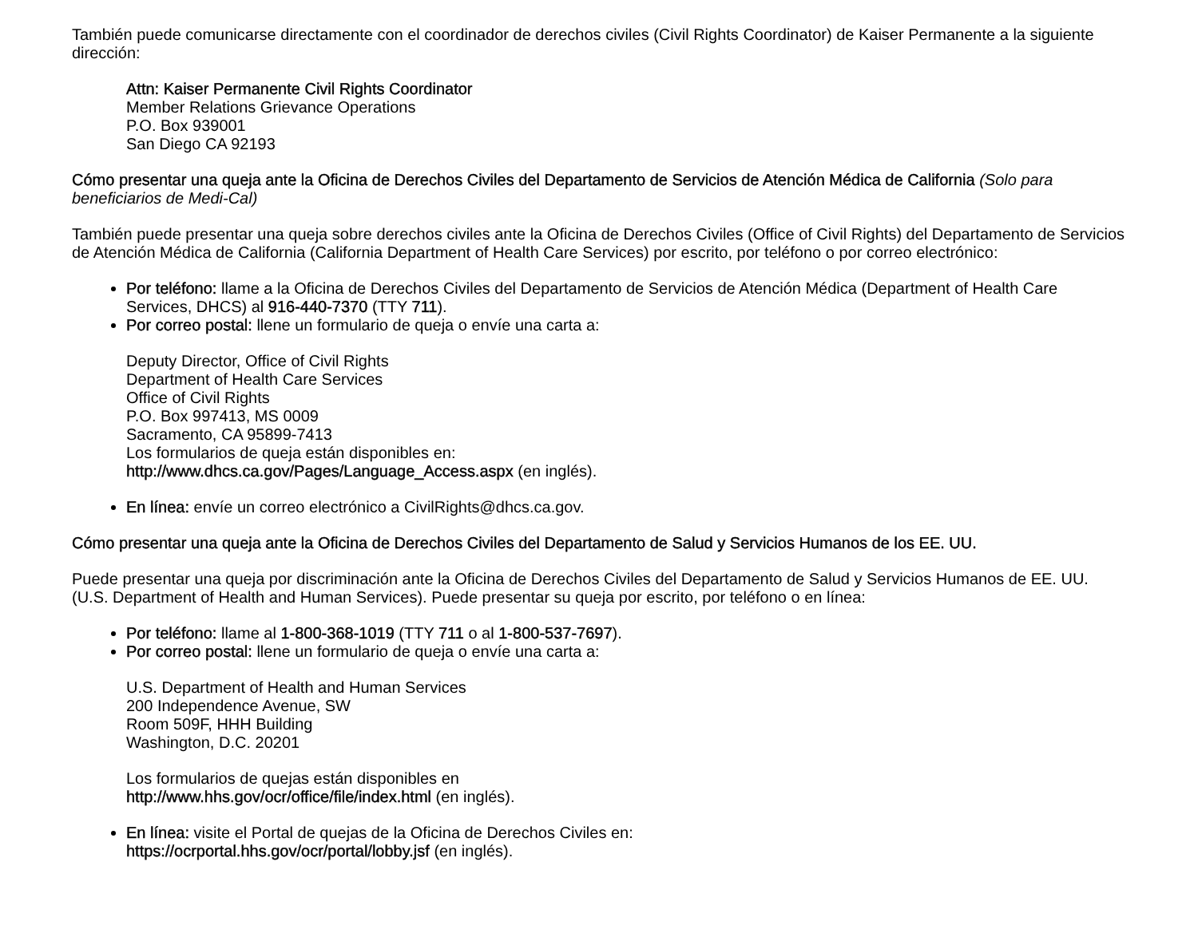También puede comunicarse directamente con el coordinador de derechos civiles (Civil Rights Coordinator) de Kaiser Permanente a la siguiente dirección:
Attn: Kaiser Permanente Civil Rights Coordinator
Member Relations Grievance Operations
P.O. Box 939001
San Diego CA 92193
Cómo presentar una queja ante la Oficina de Derechos Civiles del Departamento de Servicios de Atención Médica de California (Solo para beneficiarios de Medi-Cal)
También puede presentar una queja sobre derechos civiles ante la Oficina de Derechos Civiles (Office of Civil Rights) del Departamento de Servicios de Atención Médica de California (California Department of Health Care Services) por escrito, por teléfono o por correo electrónico:
Por teléfono: llame a la Oficina de Derechos Civiles del Departamento de Servicios de Atención Médica (Department of Health Care Services, DHCS) al 916-440-7370 (TTY 711).
Por correo postal: llene un formulario de queja o envíe una carta a:
Deputy Director, Office of Civil Rights
Department of Health Care Services
Office of Civil Rights
P.O. Box 997413, MS 0009
Sacramento, CA 95899-7413
Los formularios de queja están disponibles en:
http://www.dhcs.ca.gov/Pages/Language_Access.aspx (en inglés).
En línea: envíe un correo electrónico a CivilRights@dhcs.ca.gov.
Cómo presentar una queja ante la Oficina de Derechos Civiles del Departamento de Salud y Servicios Humanos de los EE. UU.
Puede presentar una queja por discriminación ante la Oficina de Derechos Civiles del Departamento de Salud y Servicios Humanos de EE. UU. (U.S. Department of Health and Human Services). Puede presentar su queja por escrito, por teléfono o en línea:
Por teléfono: llame al 1-800-368-1019 (TTY 711 o al 1-800-537-7697).
Por correo postal: llene un formulario de queja o envíe una carta a:
U.S. Department of Health and Human Services
200 Independence Avenue, SW
Room 509F, HHH Building
Washington, D.C. 20201
Los formularios de quejas están disponibles en
http://www.hhs.gov/ocr/office/file/index.html (en inglés).
En línea: visite el Portal de quejas de la Oficina de Derechos Civiles en:
https://ocrportal.hhs.gov/ocr/portal/lobby.jsf (en inglés).